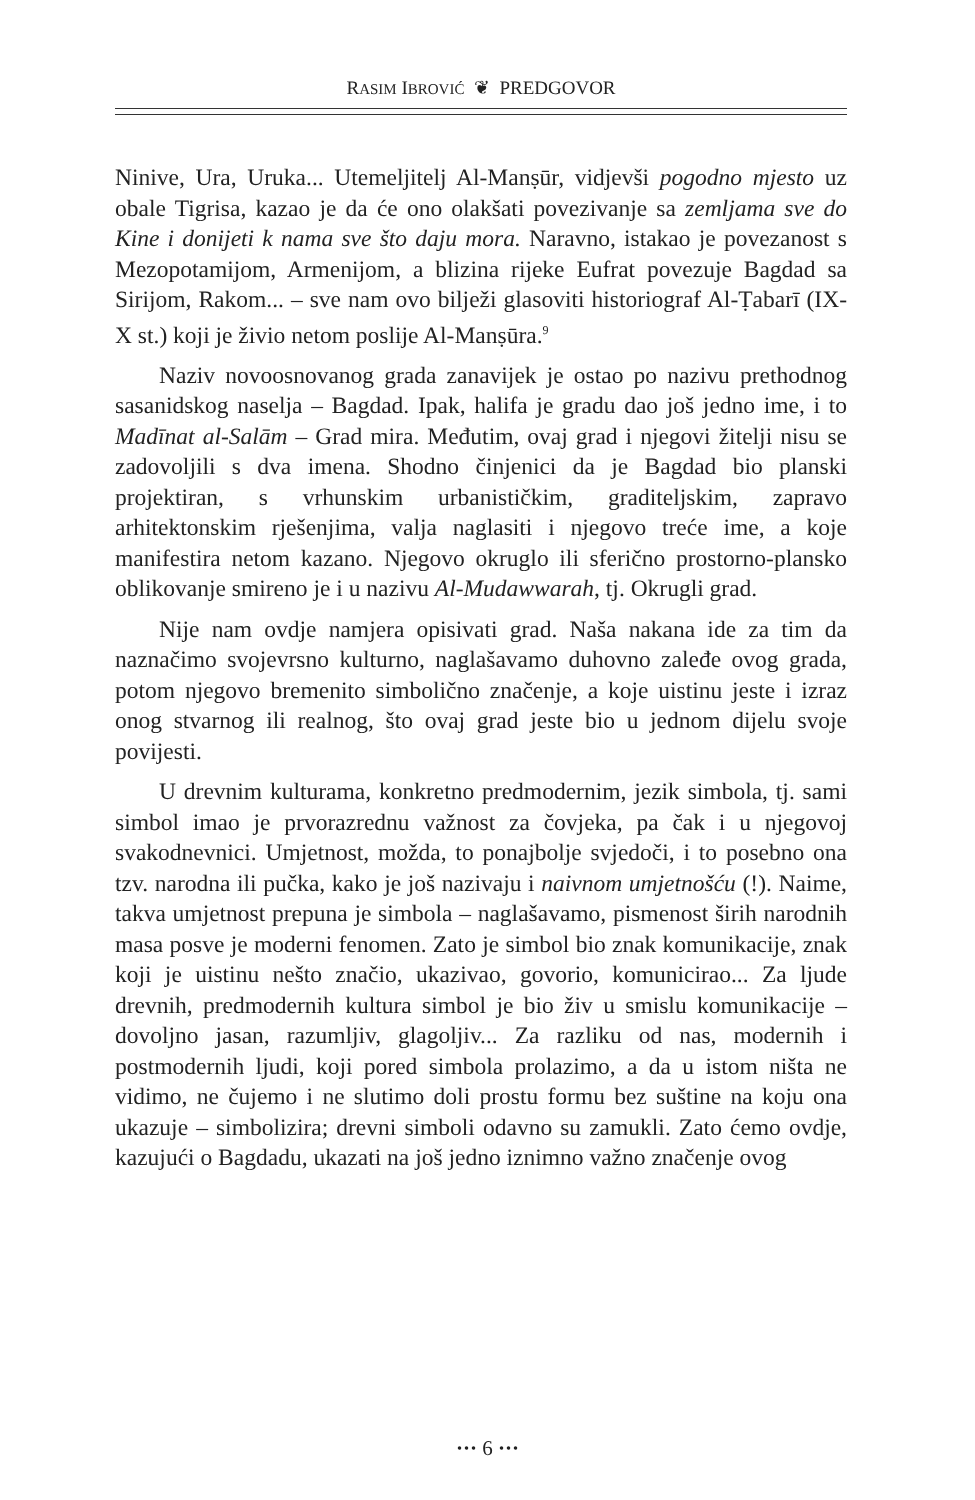RASIM IBROVIĆ ❦ PREDGOVOR
Ninive, Ura, Uruka... Utemeljitelj Al-Manṣūr, vidjevši pogodno mjesto uz obale Tigrisa, kazao je da će ono olakšati povezivanje sa zemljama sve do Kine i donijeti k nama sve što daju mora. Naravno, istakao je povezanost s Mezopotamijom, Armenijom, a blizina rijeke Eufrat povezuje Bagdad sa Sirijom, Rakom... – sve nam ovo bilježi glasoviti historiograf Al-Ṭabarī (IX-X st.) koji je živio netom poslije Al-Manṣūra.<sup>9</sup>
Naziv novoosnovanog grada zanavijek je ostao po nazivu prethodnog sasanidskog naselja – Bagdad. Ipak, halifa je gradu dao još jedno ime, i to Madīnat al-Salām – Grad mira. Međutim, ovaj grad i njegovi žitelji nisu se zadovoljili s dva imena. Shodno činjenici da je Bagdad bio planski projektiran, s vrhunskim urbanističkim, graditeljskim, zapravo arhitektonskim rješenjima, valja naglasiti i njegovo treće ime, a koje manifestira netom kazano. Njegovo okruglo ili sferično prostorno-plansko oblikovanje smireno je i u nazivu Al-Mudawwarah, tj. Okrugli grad.
Nije nam ovdje namjera opisivati grad. Naša nakana ide za tim da naznačimo svojevrsno kulturno, naglašavamo duhovno zaleđe ovog grada, potom njegovo bremenito simbolično značenje, a koje uistinu jeste i izraz onog stvarnog ili realnog, što ovaj grad jeste bio u jednom dijelu svoje povijesti.
U drevnim kulturama, konkretno predmodernim, jezik simbola, tj. sami simbol imao je prvorazrednu važnost za čovjeka, pa čak i u njegovoj svakodnevnici. Umjetnost, možda, to ponajbolje svjedoči, i to posebno ona tzv. narodna ili pučka, kako je još nazivaju i naivnom umjetnošću (!). Naime, takva umjetnost prepuna je simbola – naglašavamo, pismenost širih narodnih masa posve je moderni fenomen. Zato je simbol bio znak komunikacije, znak koji je uistinu nešto značio, ukazivao, govorio, komunicirao... Za ljude drevnih, predmodernih kultura simbol je bio živ u smislu komunikacije – dovoljno jasan, razumljiv, glagoljiv... Za razliku od nas, modernih i postmodernih ljudi, koji pored simbola prolazimo, a da u istom ništa ne vidimo, ne čujemo i ne slutimo doli prostu formu bez suštine na koju ona ukazuje – simbolizira; drevni simboli odavno su zamukli. Zato ćemo ovdje, kazujući o Bagdadu, ukazati na još jedno iznimno važno značenje ovog
··· 6 ···